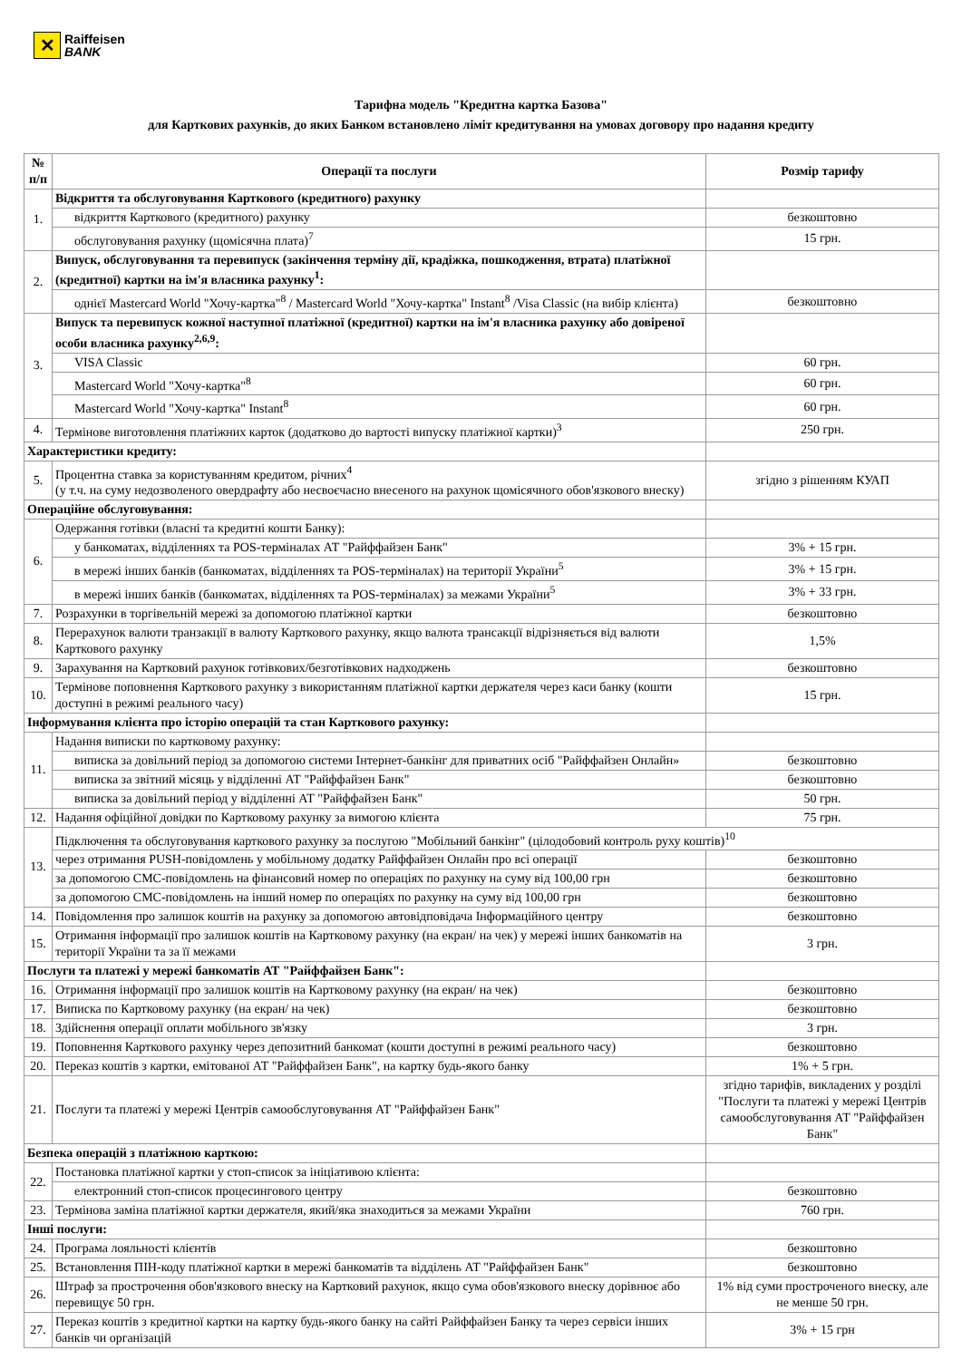✕
Raiffeisen
BANK
Тарифна модель "Кредитна картка Базова"
для Карткових рахунків, до яких Банком встановлено ліміт кредитування на умовах договору про надання кредиту
| № п/п | Операції та послуги | Розмір тарифу |
| --- | --- | --- |
| 1. | Відкриття та обслуговування Карткового (кредитного) рахунку | |
| | відкриття Карткового (кредитного) рахунку | безкоштовно |
| | обслуговування рахунку (щомісячна плата)<sup>7</sup> | 15 грн. |
| 2. | Випуск, обслуговування та перевипуск (закінчення терміну дії, крадіжка, пошкодження, втрата) платіжної (кредитної) картки на ім'я власника рахунку<sup>1</sup>: | |
| | однієї Mastercard World "Хочу-картка"<sup>8</sup> / Mastercard World "Хочу-картка" Instant<sup>8</sup> /Visa Classic (на вибір клієнта) | безкоштовно |
| 3. | Випуск та перевипуск кожної наступної платіжної (кредитної) картки на ім'я власника рахунку або довіреної особи власника рахунку<sup>2,6,9</sup>: | |
| | VISA Classic | 60 грн. |
| | Mastercard World "Хочу-картка"<sup>8</sup> | 60 грн. |
| | Mastercard World "Хочу-картка" Instant<sup>8</sup> | 60 грн. |
| 4. | Термінове виготовлення платіжних карток (додатково до вартості випуску платіжної картки)<sup>3</sup> | 250 грн. |
| Характеристики кредиту: | | |
| 5. | Процентна ставка за користуванням кредитом, річних<sup>4</sup> (у т.ч. на суму недозволеного овердрафту або несвоєчасно внесеного на рахунок щомісячного обов'язкового внеску) | згідно з рішенням КУАП |
| Операційне обслуговування: | | |
| 6. | Одержання готівки (власні та кредитні кошти Банку): | |
| | у банкоматах, відділеннях та POS-терміналах АТ "Райффайзен Банк" | 3% + 15 грн. |
| | в мережі інших банків (банкоматах, відділеннях та POS-терміналах) на території України<sup>5</sup> | 3% + 15 грн. |
| | в мережі інших банків (банкоматах, відділеннях та POS-терміналах) за межами України<sup>5</sup> | 3% + 33 грн. |
| 7. | Розрахунки в торгівельній мережі за допомогою платіжної картки | безкоштовно |
| 8. | Перерахунок валюти транзакції в валюту Карткового рахунку, якщо валюта трансакції відрізняється від валюти Карткового рахунку | 1,5% |
| 9. | Зарахування на Картковий рахунок готівкових/безготівкових надходжень | безкоштовно |
| 10. | Термінове поповнення Карткового рахунку з використанням платіжної картки держателя через каси банку (кошти доступні в режимі реального часу) | 15 грн. |
| Інформування клієнта про історію операцій та стан Карткового рахунку: | | |
| 11. | Надання виписки по картковому рахунку: | |
| | виписка за довільний період за допомогою системи Інтернет-банкінг для приватних осіб "Райффайзен Онлайн» | безкоштовно |
| | виписка за звітний місяць у відділенні АТ "Райффайзен Банк" | безкоштовно |
| | виписка за довільний період у відділенні АТ "Райффайзен Банк" | 50 грн. |
| 12. | Надання офіційної довідки по Картковому рахунку за вимогою клієнта | 75 грн. |
| 13. | Підключення та обслуговування карткового рахунку за послугою "Мобільний банкінг" (цілодобовий контроль руху коштів)<sup>10</sup> | |
| | через отримання PUSH-повідомлень у мобільному додатку Райффайзен Онлайн про всі операції | безкоштовно |
| | за допомогою СМС-повідомлень на фінансовий номер по операціях по рахунку на суму від 100,00 грн | безкоштовно |
| | за допомогою СМС-повідомлень на інший номер по операціях по рахунку на суму від 100,00 грн | безкоштовно |
| 14. | Повідомлення про залишок коштів на рахунку за допомогою автовідповідача Інформаційного центру | безкоштовно |
| 15. | Отримання інформації про залишок коштів на Картковому рахунку (на екран/ на чек) у мережі інших банкоматів на території України та за її межами | 3 грн. |
| Послуги та платежі у мережі банкоматів АТ "Райффайзен Банк": | | |
| 16. | Отримання інформації про залишок коштів на Картковому рахунку (на екран/ на чек) | безкоштовно |
| 17. | Виписка по Картковому рахунку (на екран/ на чек) | безкоштовно |
| 18. | Здійснення операції оплати мобільного зв'язку | 3 грн. |
| 19. | Поповнення Карткового рахунку через депозитний банкомат (кошти доступні в режимі реального часу) | безкоштовно |
| 20. | Переказ коштів з картки, емітованої АТ "Райффайзен Банк", на картку будь-якого банку | 1% + 5 грн. |
| 21. | Послуги та платежі у мережі Центрів самообслуговування АТ "Райффайзен Банк" | згідно тарифів, викладених у розділі "Послуги та платежі у мережі Центрів самообслуговування АТ "Райффайзен Банк" |
| Безпека операцій з платіжною карткою: | | |
| 22. | Постановка платіжної картки у стоп-список за ініціативою клієнта: | |
| | електронний стоп-список процесингового центру | безкоштовно |
| 23. | Термінова заміна платіжної картки держателя, який/яка знаходиться за межами України | 760 грн. |
| Інші послуги: | | |
| 24. | Програма лояльності клієнтів | безкоштовно |
| 25. | Встановлення ПІН-коду платіжної картки в мережі банкоматів та відділень АТ "Райффайзен Банк" | безкоштовно |
| 26. | Штраф за прострочення обов'язкового внеску на Картковий рахунок, якщо сума обов'язкового внеску дорівнює або перевищує 50 грн. | 1% від суми простроченого внеску, але не менше 50 грн. |
| 27. | Переказ коштів з кредитної картки на картку будь-якого банку на сайті Райффайзен Банку та через сервіси інших банків чи організацій | 3% + 15 грн |